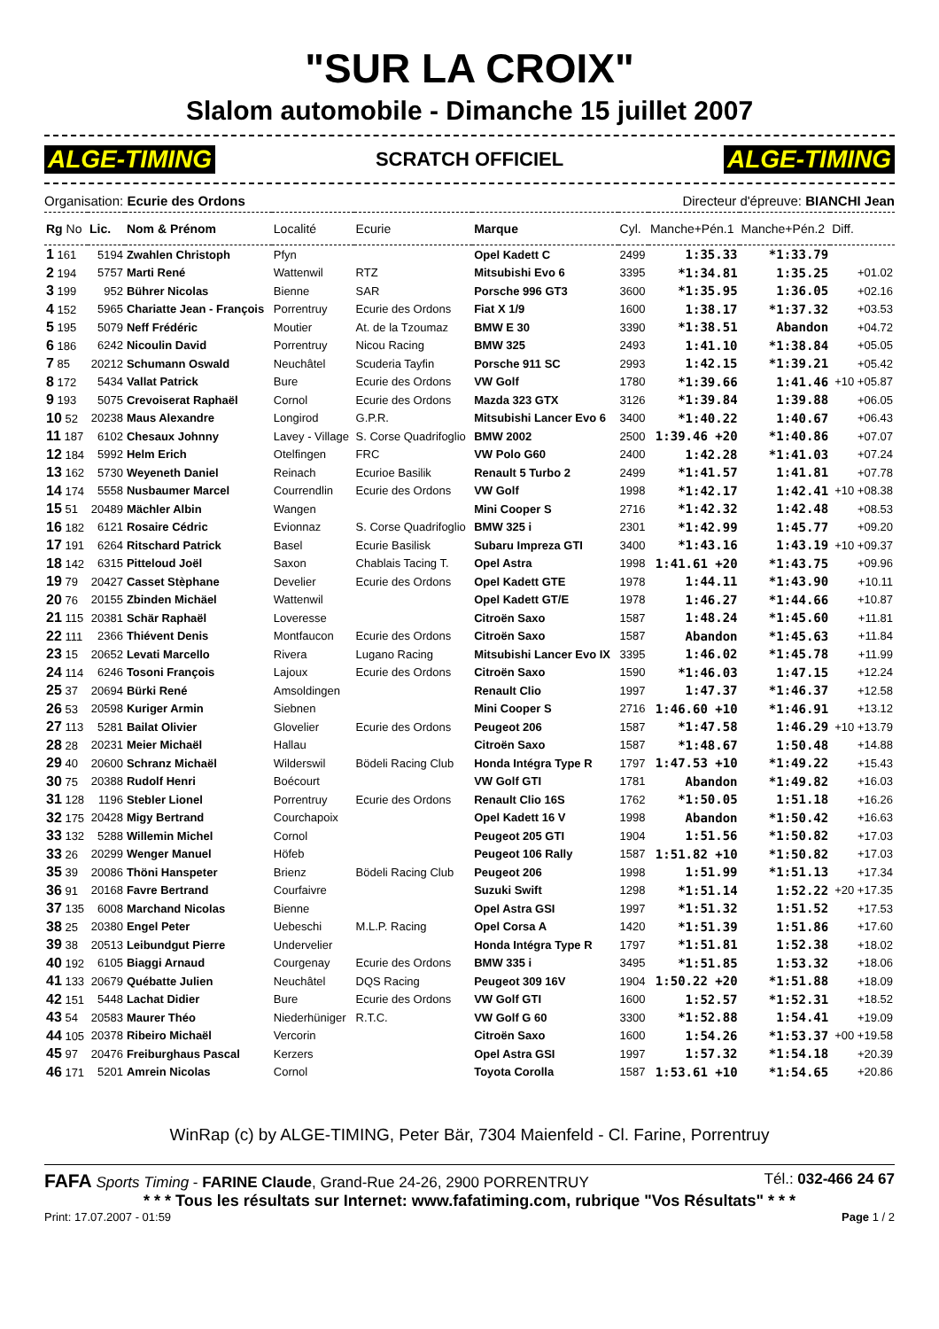"SUR LA CROIX"
Slalom automobile - Dimanche 15 juillet 2007
ALGE-TIMING SCRATCH OFFICIEL ALGE-TIMING
Organisation: Ecurie des Ordons Directeur d'épreuve: BIANCHI Jean
| Rg No | Lic. | Nom & Prénom | Localité | Ecurie | Marque | Cyl. | Manche+Pén.1 | Manche+Pén.2 | Diff. |
| --- | --- | --- | --- | --- | --- | --- | --- | --- | --- |
| 1 161 | 5194 | Zwahlen Christoph | Pfyn | | Opel Kadett C | 2499 | 1:35.33 | *1:33.79 | |
| 2 194 | 5757 | Marti René | Wattenwil | RTZ | Mitsubishi Evo 6 | 3395 | *1:34.81 | 1:35.25 | +01.02 |
| 3 199 | 952 | Bührer Nicolas | Bienne | SAR | Porsche 996 GT3 | 3600 | *1:35.95 | 1:36.05 | +02.16 |
| 4 152 | 5965 | Chariatte Jean - François | Porrentruy | Ecurie des Ordons | Fiat X 1/9 | 1600 | 1:38.17 | *1:37.32 | +03.53 |
| 5 195 | 5079 | Neff Frédéric | Moutier | At. de la Tzoumaz | BMW E 30 | 3390 | *1:38.51 | Abandon | +04.72 |
| 6 186 | 6242 | Nicoulin David | Porrentruy | Nicou Racing | BMW 325 | 2493 | 1:41.10 | *1:38.84 | +05.05 |
| 7 85 | 20212 | Schumann Oswald | Neuchâtel | Scuderia Tayfin | Porsche 911 SC | 2993 | 1:42.15 | *1:39.21 | +05.42 |
| 8 172 | 5434 | Vallat Patrick | Bure | Ecurie des Ordons | VW Golf | 1780 | *1:39.66 | 1:41.46 | +10 +05.87 |
| 9 193 | 5075 | Crevoiserat Raphaël | Cornol | Ecurie des Ordons | Mazda 323 GTX | 3126 | *1:39.84 | 1:39.88 | +06.05 |
| 10 52 | 20238 | Maus Alexandre | Longirod | G.P.R. | Mitsubishi Lancer Evo 6 | 3400 | *1:40.22 | 1:40.67 | +06.43 |
| 11 187 | 6102 | Chesaux Johnny | Lavey - Village | S. Corse Quadrifoglio | BMW 2002 | 2500 | 1:39.46 +20 | *1:40.86 | +07.07 |
| 12 184 | 5992 | Helm Erich | Otelfingen | FRC | VW Polo G60 | 2400 | 1:42.28 | *1:41.03 | +07.24 |
| 13 162 | 5730 | Weyeneth Daniel | Reinach | Ecurioe Basilik | Renault 5 Turbo 2 | 2499 | *1:41.57 | 1:41.81 | +07.78 |
| 14 174 | 5558 | Nusbaumer Marcel | Courrendlin | Ecurie des Ordons | VW Golf | 1998 | *1:42.17 | 1:42.41 | +10 +08.38 |
| 15 51 | 20489 | Mächler Albin | Wangen | | Mini Cooper S | 2716 | *1:42.32 | 1:42.48 | +08.53 |
| 16 182 | 6121 | Rosaire Cédric | Evionnaz | S. Corse Quadrifoglio | BMW 325 i | 2301 | *1:42.99 | 1:45.77 | +09.20 |
| 17 191 | 6264 | Ritschard Patrick | Basel | Ecurie Basilisk | Subaru Impreza GTI | 3400 | *1:43.16 | 1:43.19 | +10 +09.37 |
| 18 142 | 6315 | Pitteloud Joël | Saxon | Chablais Tacing T. | Opel Astra | 1998 | 1:41.61 +20 | *1:43.75 | +09.96 |
| 19 79 | 20427 | Casset Stèphane | Develier | Ecurie des Ordons | Opel Kadett GTE | 1978 | 1:44.11 | *1:43.90 | +10.11 |
| 20 76 | 20155 | Zbinden Michäel | Wattenwil | | Opel Kadett GT/E | 1978 | 1:46.27 | *1:44.66 | +10.87 |
| 21 115 | 20381 | Schär Raphaël | Loveresse | | Citroën Saxo | 1587 | 1:48.24 | *1:45.60 | +11.81 |
| 22 111 | 2366 | Thiévent Denis | Montfaucon | Ecurie des Ordons | Citroën Saxo | 1587 | Abandon | *1:45.63 | +11.84 |
| 23 15 | 20652 | Levati Marcello | Rivera | Lugano Racing | Mitsubishi Lancer Evo IX | 3395 | 1:46.02 | *1:45.78 | +11.99 |
| 24 114 | 6246 | Tosoni François | Lajoux | Ecurie des Ordons | Citroën Saxo | 1590 | *1:46.03 | 1:47.15 | +12.24 |
| 25 37 | 20694 | Bürki René | Amsoldingen | | Renault Clio | 1997 | 1:47.37 | *1:46.37 | +12.58 |
| 26 53 | 20598 | Kuriger Armin | Siebnen | | Mini Cooper S | 2716 | 1:46.60 +10 | *1:46.91 | +13.12 |
| 27 113 | 5281 | Bailat Olivier | Glovelier | Ecurie des Ordons | Peugeot 206 | 1587 | *1:47.58 | 1:46.29 | +10 +13.79 |
| 28 28 | 20231 | Meier Michaël | Hallau | | Citroën Saxo | 1587 | *1:48.67 | 1:50.48 | +14.88 |
| 29 40 | 20600 | Schranz Michaël | Wilderswil | Bödeli Racing Club | Honda Intégra Type R | 1797 | 1:47.53 +10 | *1:49.22 | +15.43 |
| 30 75 | 20388 | Rudolf Henri | Boécourt | | VW Golf GTI | 1781 | Abandon | *1:49.82 | +16.03 |
| 31 128 | 1196 | Stebler Lionel | Porrentruy | Ecurie des Ordons | Renault Clio 16S | 1762 | *1:50.05 | 1:51.18 | +16.26 |
| 32 175 | 20428 | Migy Bertrand | Courchapoix | | Opel Kadett 16 V | 1998 | Abandon | *1:50.42 | +16.63 |
| 33 132 | 5288 | Willemin Michel | Cornol | | Peugeot 205 GTI | 1904 | 1:51.56 | *1:50.82 | +17.03 |
| 33 26 | 20299 | Wenger Manuel | Höfeb | | Peugeot 106 Rally | 1587 | 1:51.82 +10 | *1:50.82 | +17.03 |
| 35 39 | 20086 | Thöni Hanspeter | Brienz | Bödeli Racing Club | Peugeot 206 | 1998 | 1:51.99 | *1:51.13 | +17.34 |
| 36 91 | 20168 | Favre Bertrand | Courfaivre | | Suzuki Swift | 1298 | *1:51.14 | 1:52.22 | +20 +17.35 |
| 37 135 | 6008 | Marchand Nicolas | Bienne | | Opel Astra GSI | 1997 | *1:51.32 | 1:51.52 | +17.53 |
| 38 25 | 20380 | Engel Peter | Uebeschi | M.L.P. Racing | Opel Corsa A | 1420 | *1:51.39 | 1:51.86 | +17.60 |
| 39 38 | 20513 | Leibundgut Pierre | Undervelier | | Honda Intégra Type R | 1797 | *1:51.81 | 1:52.38 | +18.02 |
| 40 192 | 6105 | Biaggi Arnaud | Courgenay | Ecurie des Ordons | BMW 335 i | 3495 | *1:51.85 | 1:53.32 | +18.06 |
| 41 133 | 20679 | Québatte Julien | Neuchâtel | DQS Racing | Peugeot 309 16V | 1904 | 1:50.22 +20 | *1:51.88 | +18.09 |
| 42 151 | 5448 | Lachat Didier | Bure | Ecurie des Ordons | VW Golf GTI | 1600 | 1:52.57 | *1:52.31 | +18.52 |
| 43 54 | 20583 | Maurer Théo | Niederhüniger | R.T.C. | VW Golf G 60 | 3300 | *1:52.88 | 1:54.41 | +19.09 |
| 44 105 | 20378 | Ribeiro Michaël | Vercorin | | Citroën Saxo | 1600 | 1:54.26 | *1:53.37 | +00 +19.58 |
| 45 97 | 20476 | Freiburghaus Pascal | Kerzers | | Opel Astra GSI | 1997 | 1:57.32 | *1:54.18 | +20.39 |
| 46 171 | 5201 | Amrein Nicolas | Cornol | | Toyota Corolla | 1587 | 1:53.61 +10 | *1:54.65 | +20.86 |
WinRap (c) by ALGE-TIMING, Peter Bär, 7304 Maienfeld - Cl. Farine, Porrentruy
FAFA Sports Timing - FARINE Claude, Grand-Rue 24-26, 2900 PORRENTRUY Tél.: 032-466 24 67
* * * Tous les résultats sur Internet: www.fafatiming.com, rubrique "Vos Résultats" * * *
Print: 17.07.2007 - 01:59 Page 1 / 2